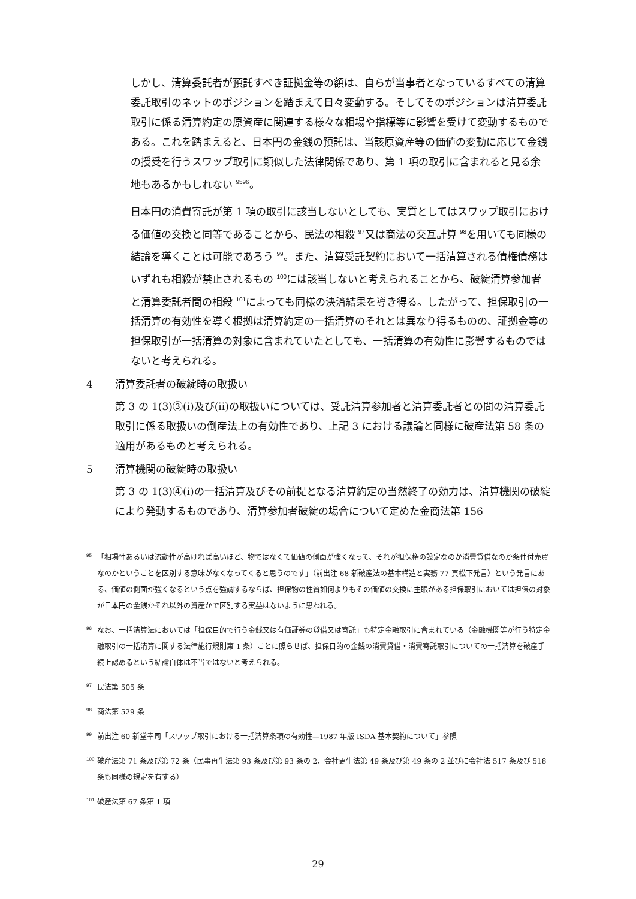しかし、清算委託者が預託すべき証拠金等の額は、自らが当事者となっているすべての清算委託取引のネットのポジションを踏まえて日々変動する。そしてそのポジションは清算委託取引に係る清算約定の原資産に関連する様々な相場や指標等に影響を受けて変動するものである。これを踏まえると、日本円の金銭の預託は、当該原資産等の価値の変動に応じて金銭の授受を行うスワップ取引に類似した法律関係であり、第 1 項の取引に含まれると見る余地もあるかもしれない <sup>9596</sup>。
日本円の消費寄託が第 1 項の取引に該当しないとしても、実質としてはスワップ取引における価値の交換と同等であることから、民法の相殺 <sup>97</sup>又は商法の交互計算 <sup>98</sup>を用いても同様の結論を導くことは可能であろう <sup>99</sup>。また、清算受託契約において一括清算される債権債務はいずれも相殺が禁止されるもの <sup>100</sup>には該当しないと考えられることから、破綻清算参加者と清算委託者間の相殺 <sup>101</sup>によっても同様の決済結果を導き得る。したがって、担保取引の一括清算の有効性を導く根拠は清算約定の一括清算のそれとは異なり得るものの、証拠金等の担保取引が一括清算の対象に含まれていたとしても、一括清算の有効性に影響するものではないと考えられる。
4 清算委託者の破綻時の取扱い
第 3 の 1(3)③(i)及び(ii)の取扱いについては、受託清算参加者と清算委託者との間の清算委託取引に係る取扱いの倒産法上の有効性であり、上記 3 における議論と同様に破産法第 58 条の適用があるものと考えられる。
5 清算機関の破綻時の取扱い
第 3 の 1(3)④(i)の一括清算及びその前提となる清算約定の当然終了の効力は、清算機関の破綻により発動するものであり、清算参加者破綻の場合について定めた金商法第 156
<sup>95</sup>「相場性あるいは流動性が高ければ高いほど、物ではなくて価値の側面が強くなって、それが担保権の設定なのか消費貸借なのか条件付売買なのかということを区別する意味がなくなってくると思うのです」（前出注 68 新破産法の基本構造と実務 77 頁松下発言）という発言にある、価値の側面が強くなるという点を強調するならば、担保物の性質如何よりもその価値の交換に主眼がある担保取引においては担保の対象が日本円の金銭かそれ以外の資産かで区別する実益はないように思われる。
<sup>96</sup> なお、一括清算法においては「担保目的で行う金銭又は有価証券の貸借又は寄託」も特定金融取引に含まれている（金融機関等が行う特定金融取引の一括清算に関する法律施行規則第 1 条）ことに照らせば、担保目的の金銭の消費貸借・消費寄託取引についての一括清算を破産手続上認めるという結論自体は不当ではないと考えられる。
<sup>97</sup> 民法第 505 条
<sup>98</sup> 商法第 529 条
<sup>99</sup> 前出注 60 新堂幸司「スワップ取引における一括清算条項の有効性—1987 年版 ISDA 基本契約について」参照
<sup>100</sup> 破産法第 71 条及び第 72 条（民事再生法第 93 条及び第 93 条の 2、会社更生法第 49 条及び第 49 条の 2 並びに会社法 517 条及び 518 条も同様の規定を有する）
<sup>101</sup> 破産法第 67 条第 1 項
29